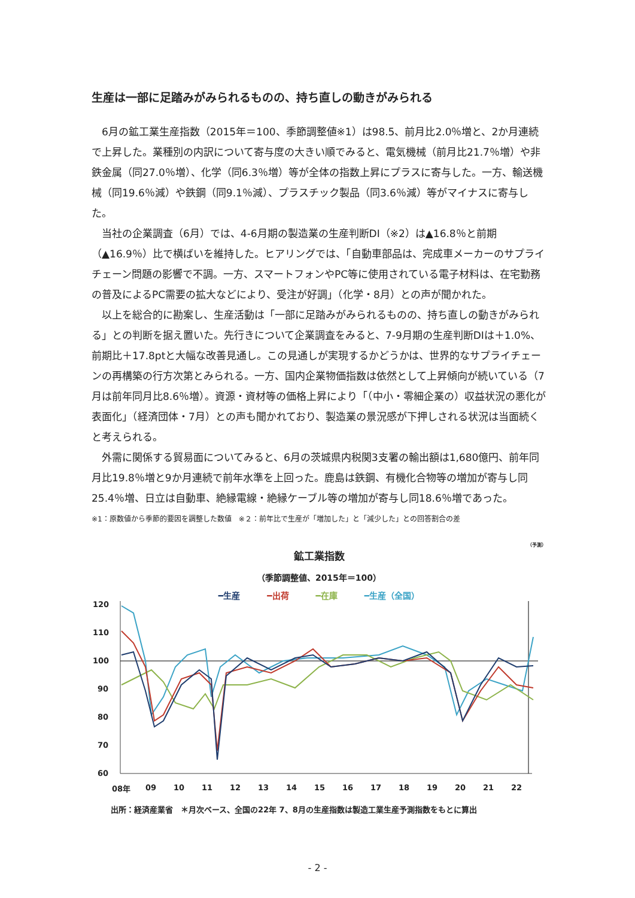生産は一部に足踏みがみられるものの、持ち直しの動きがみられる
6月の鉱工業生産指数（2015年＝100、季節調整値※1）は98.5、前月比2.0％増と、2か月連続で上昇した。業種別の内訳について寄与度の大きい順でみると、電気機械（前月比21.7％増）や非鉄金属（同27.0％増）、化学（同6.3％増）等が全体の指数上昇にプラスに寄与した。一方、輸送機械（同19.6％減）や鉄鋼（同9.1％減）、プラスチック製品（同3.6％減）等がマイナスに寄与した。
当社の企業調査（6月）では、4-6月期の製造業の生産判断DI（※2）は▲16.8％と前期（▲16.9％）比で横ばいを維持した。ヒアリングでは、「自動車部品は、完成車メーカーのサプライチェーン問題の影響で不調。一方、スマートフォンやPC等に使用されている電子材料は、在宅勤務の普及によるPC需要の拡大などにより、受注が好調」（化学・8月）との声が聞かれた。
以上を総合的に勘案し、生産活動は「一部に足踏みがみられるものの、持ち直しの動きがみられる」との判断を据え置いた。先行きについて企業調査をみると、7-9月期の生産判断DIは＋1.0%、前期比＋17.8ptと大幅な改善見通し。この見通しが実現するかどうかは、世界的なサプライチェーンの再構築の行方次第とみられる。一方、国内企業物価指数は依然として上昇傾向が続いている（7月は前年同月比8.6％増）。資源・資材等の価格上昇により「（中小・零細企業の）収益状況の悪化が表面化」（経済団体・7月）との声も聞かれており、製造業の景況感が下押しされる状況は当面続くと考えられる。
外需に関係する貿易面についてみると、6月の茨城県内税関3支署の輸出額は1,680億円、前年同月比19.8％増と9か月連続で前年水準を上回った。鹿島は鉄鋼、有機化合物等の増加が寄与し同25.4％増、日立は自動車、絶縁電線・絶縁ケーブル等の増加が寄与し同18.6％増であった。
※1：原数値から季節的要因を調整した数値　※２：前年比で生産が「増加した」と「減少した」との回答割合の差
（予測）
鉱工業指数
（季節調整値、2015年＝100）
━生産 ━出荷 ━在庫 ━生産（全国）
120
110
100
90
80
70
60
08年
09
10
11
12
13
14
15
16
17
18
19
20
21
22
出所：経済産業省　＊月次ベース、全国の22年 7、8月の生産指数は製造工業生産予測指数をもとに算出
- 2 -